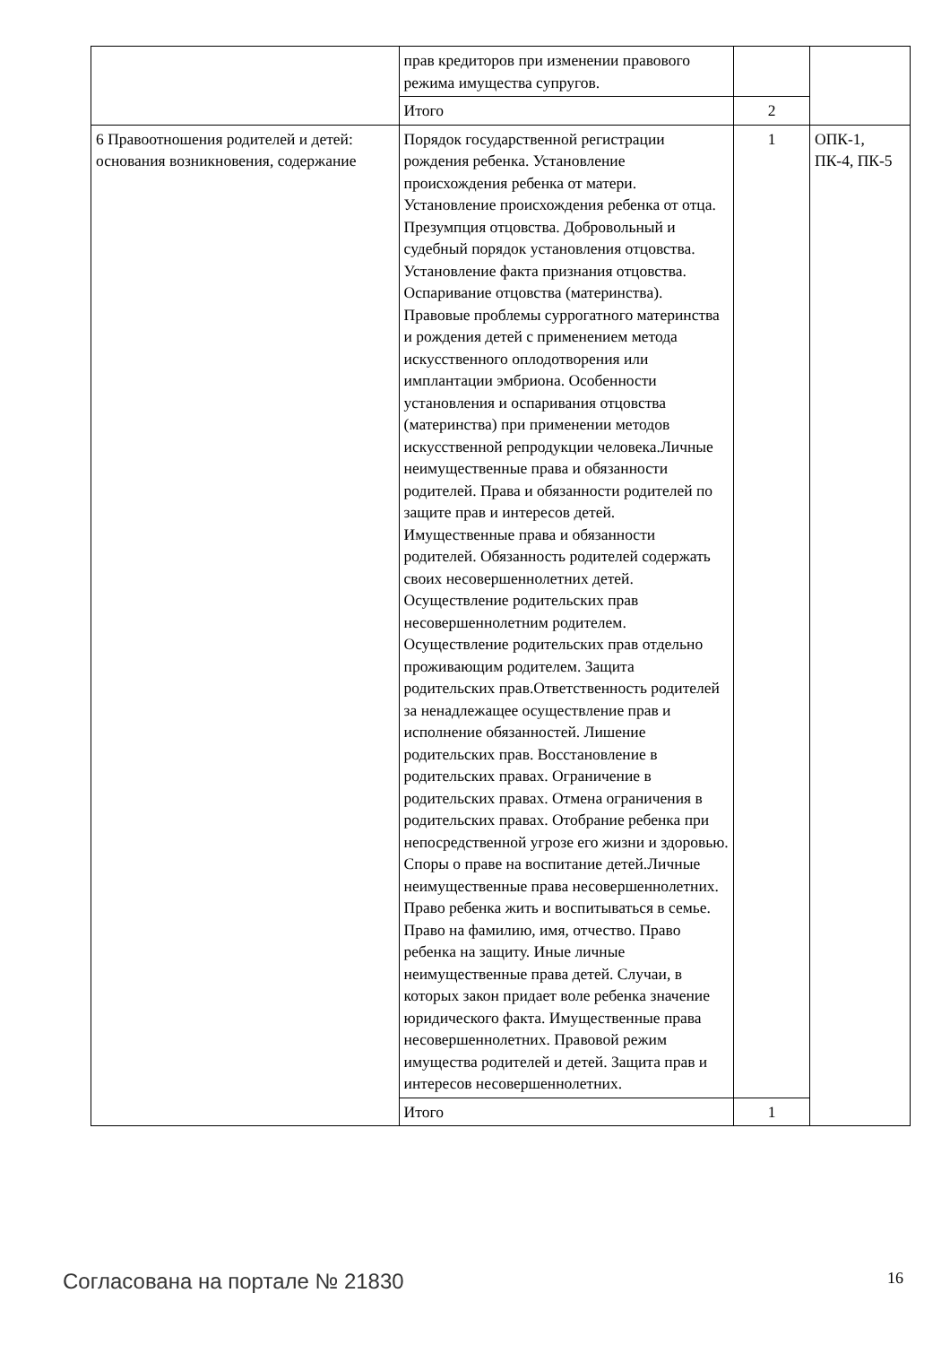| | прав кредиторов при изменении правового режима имущества супругов. | | |
| | Итого | 2 | |
| 6 Правоотношения родителей и детей: основания возникновения, содержание | Порядок государственной регистрации рождения ребенка. Установление происхождения ребенка от матери. Установление происхождения ребенка от отца. Презумпция отцовства. Добровольный и судебный порядок установления отцовства. Установление факта признания отцовства. Оспаривание отцовства (материнства). Правовые проблемы суррогатного материнства и рождения детей с применением метода искусственного оплодотворения или имплантации эмбриона. Особенности установления и оспаривания отцовства (материнства) при применении методов искусственной репродукции человека.Личные неимущественные права и обязанности родителей. Права и обязанности родителей по защите прав и интересов детей. Имущественные права и обязанности родителей. Обязанность родителей содержать своих несовершеннолетних детей. Осуществление родительских прав несовершеннолетним родителем. Осуществление родительских прав отдельно проживающим родителем. Защита родительских прав.Ответственность родителей за ненадлежащее осуществление прав и исполнение обязанностей. Лишение родительских прав. Восстановление в родительских правах. Ограничение в родительских правах. Отмена ограничения в родительских правах. Отобрание ребенка при непосредственной угрозе его жизни и здоровью. Споры о праве на воспитание детей.Личные неимущественные права несовершеннолетних. Право ребенка жить и воспитываться в семье. Право на фамилию, имя, отчество. Право ребенка на защиту. Иные личные неимущественные права детей. Случаи, в которых закон придает воле ребенка значение юридического факта. Имущественные права несовершеннолетних. Правовой режим имущества родителей и детей. Защита прав и интересов несовершеннолетних. | 1 | ОПК-1, ПК-4, ПК-5 |
| | Итого | 1 | |
Согласована на портале № 21830 16